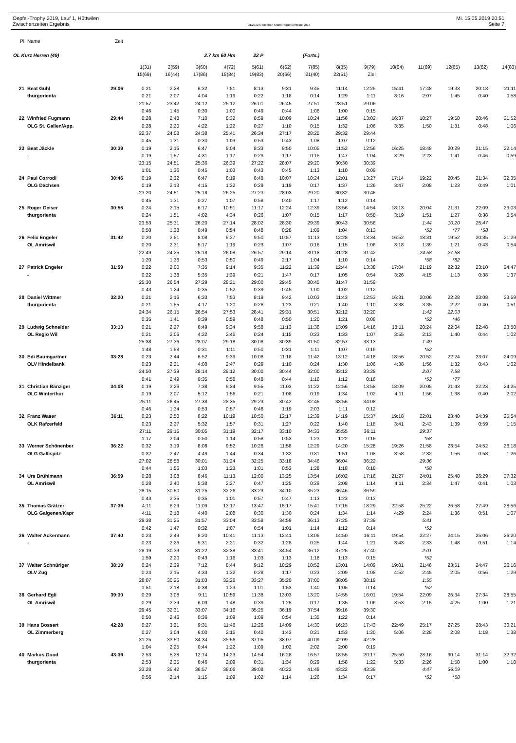Oepfel-Trophy 2019, Lauf 1, Hüttwilen Mi. 15.05.2019 20:51
Zwischenzeiten Ergebnis OE2010 © Stephan Krämer SportSoftware 2017 Seite 7
| Pl | Name | Zeit | | | | | | | | | | | | | | |
| --- | --- | --- | --- | --- | --- | --- | --- | --- | --- | --- | --- | --- | --- | --- | --- | --- |
| OL Kurz Herren (49) | | | | | 2.7 km 60 Hm | | 22 P | (Forts.) | | | | | | | | |
| | | | 1(31) | 2(59) | 3(60) | 4(72) | 5(61) | 6(62) | 7(85) | 8(35) | 9(79) | 10(64) | 11(69) | 12(65) | 13(82) | 14(83) |
| | | | 15(69) | 16(44) | 17(86) | 18(84) | 19(83) | 20(66) | 21(40) | 22(51) | Ziel | | | | | |
| 21 | Beat Guhl | 29:06 | 0:21 | 2:28 | 6:32 | 7:51 | 8:13 | 9:31 | 9:45 | 11:14 | 12:25 | 15:41 | 17:48 | 19:33 | 20:13 | 21:11 |
| | thurgorienta | | 0:21 | 2:07 | 4:04 | 1:19 | 0:22 | 1:18 | 0:14 | 1:29 | 1:11 | 3:16 | 2:07 | 1:45 | 0:40 | 0:58 |
| | | | 21:57 | 23:42 | 24:12 | 25:12 | 26:01 | 26:45 | 27:51 | 28:51 | 29:06 | | | | | |
| | | | 0:46 | 1:45 | 0:30 | 1:00 | 0:49 | 0:44 | 1:06 | 1:00 | 0:15 | | | | | |
| 22 | Winfried Fugmann | 29:44 | 0:28 | 2:48 | 7:10 | 8:32 | 8:59 | 10:09 | 10:24 | 11:56 | 13:02 | 16:37 | 18:27 | 19:58 | 20:46 | 21:52 |
| | OLG St. Gallen/App. | | 0:28 | 2:20 | 4:22 | 1:22 | 0:27 | 1:10 | 0:15 | 1:32 | 1:06 | 3:35 | 1:50 | 1:31 | 0:48 | 1:06 |
| | | | 22:37 | 24:08 | 24:38 | 25:41 | 26:34 | 27:17 | 28:25 | 29:32 | 29:44 | | | | | |
| | | | 0:45 | 1:31 | 0:30 | 1:03 | 0:53 | 0:43 | 1:08 | 1:07 | 0:12 | | | | | |
| 23 | Beat Jäckle | 30:39 | 0:19 | 2:16 | 6:47 | 8:04 | 8:33 | 9:50 | 10:05 | 11:52 | 12:56 | 16:25 | 18:48 | 20:29 | 21:15 | 22:14 |
| | - | | 0:19 | 1:57 | 4:31 | 1:17 | 0:29 | 1:17 | 0:15 | 1:47 | 1:04 | 3:29 | 2:23 | 1:41 | 0:46 | 0:59 |
| | | | 23:15 | 24:51 | 25:36 | 26:39 | 27:22 | 28:07 | 29:20 | 30:30 | 30:39 | | | | | |
| | | | 1:01 | 1:36 | 0:45 | 1:03 | 0:43 | 0:45 | 1:13 | 1:10 | 0:09 | | | | | |
| 24 | Paul Corrodi | 30:46 | 0:19 | 2:32 | 6:47 | 8:19 | 8:48 | 10:07 | 10:24 | 12:01 | 13:27 | 17:14 | 19:22 | 20:45 | 21:34 | 22:35 |
| | OLG Dachsen | | 0:19 | 2:13 | 4:15 | 1:32 | 0:29 | 1:19 | 0:17 | 1:37 | 1:26 | 3:47 | 2:08 | 1:23 | 0:49 | 1:01 |
| | | | 23:20 | 24:51 | 25:18 | 26:25 | 27:23 | 28:03 | 29:20 | 30:32 | 30:46 | | | | | |
| | | | 0:45 | 1:31 | 0:27 | 1:07 | 0:58 | 0:40 | 1:17 | 1:12 | 0:14 | | | | | |
| 25 | Roger Geiser | 30:56 | 0:24 | 2:15 | 6:17 | 10:51 | 11:17 | 12:24 | 12:39 | 13:56 | 14:54 | 18:13 | 20:04 | 21:31 | 22:09 | 23:03 |
| | thurgorienta | | 0:24 | 1:51 | 4:02 | 4:34 | 0:26 | 1:07 | 0:15 | 1:17 | 0:58 | 3:19 | 1:51 | 1:27 | 0:38 | 0:54 |
| | | | 23:53 | 25:31 | 26:20 | 27:14 | 28:02 | 28:30 | 29:39 | 30:43 | 30:56 | | 1:44 | 10:20 | 25:47 | |
| | | | 0:50 | 1:38 | 0:49 | 0:54 | 0:48 | 0:28 | 1:09 | 1:04 | 0:13 | | *52 | *77 | *58 | |
| 26 | Felix Engeler | 31:42 | 0:20 | 2:51 | 8:08 | 9:27 | 9:50 | 10:57 | 11:13 | 12:28 | 13:34 | 16:52 | 18:31 | 19:52 | 20:35 | 21:29 |
| | OL Amriswil | | 0:20 | 2:31 | 5:17 | 1:19 | 0:23 | 1:07 | 0:16 | 1:15 | 1:06 | 3:18 | 1:39 | 1:21 | 0:43 | 0:54 |
| | | | 22:49 | 24:25 | 25:18 | 26:08 | 26:57 | 29:14 | 30:18 | 31:28 | 31:42 | | 24:58 | 27:58 | | |
| | | | 1:20 | 1:36 | 0:53 | 0:50 | 0:49 | 2:17 | 1:04 | 1:10 | 0:14 | | *58 | *82 | | |
| 27 | Patrick Engeler | 31:59 | 0:22 | 2:00 | 7:35 | 9:14 | 9:35 | 11:22 | 11:39 | 12:44 | 13:38 | 17:04 | 21:19 | 22:32 | 23:10 | 24:47 |
| | - | | 0:22 | 1:38 | 5:35 | 1:39 | 0:21 | 1:47 | 0:17 | 1:05 | 0:54 | 3:26 | 4:15 | 1:13 | 0:38 | 1:37 |
| | | | 25:30 | 26:54 | 27:29 | 28:21 | 29:00 | 29:45 | 30:45 | 31:47 | 31:59 | | | | | |
| | | | 0:43 | 1:24 | 0:35 | 0:52 | 0:39 | 0:45 | 1:00 | 1:02 | 0:12 | | | | | |
| 28 | Daniel Wittmer | 32:20 | 0:21 | 2:16 | 6:33 | 7:53 | 8:19 | 9:42 | 10:03 | 11:43 | 12:53 | 16:31 | 20:06 | 22:28 | 23:08 | 23:59 |
| | thurgorienta | | 0:21 | 1:55 | 4:17 | 1:20 | 0:26 | 1:23 | 0:21 | 1:40 | 1:10 | 3:38 | 3:35 | 2:22 | 0:40 | 0:51 |
| | | | 24:34 | 26:15 | 26:54 | 27:53 | 28:41 | 29:31 | 30:51 | 32:12 | 32:20 | | 1:42 | 22:03 | | |
| | | | 0:35 | 1:41 | 0:39 | 0:59 | 0:48 | 0:50 | 1:20 | 1:21 | 0:08 | | *52 | *46 | | |
| 29 | Ludwig Schneider | 33:13 | 0:21 | 2:27 | 6:49 | 9:34 | 9:58 | 11:13 | 11:36 | 13:09 | 14:16 | 18:11 | 20:24 | 22:04 | 22:48 | 23:50 |
| | OL Regio Wil | | 0:21 | 2:06 | 4:22 | 2:45 | 0:24 | 1:15 | 0:23 | 1:33 | 1:07 | 3:55 | 2:13 | 1:40 | 0:44 | 1:02 |
| | | | 25:38 | 27:36 | 28:07 | 29:18 | 30:08 | 30:39 | 31:50 | 32:57 | 33:13 | | 1:49 | | | |
| | | | 1:48 | 1:58 | 0:31 | 1:11 | 0:50 | 0:31 | 1:11 | 1:07 | 0:16 | | *52 | | | |
| 30 | Edi Baumgartner | 33:28 | 0:23 | 2:44 | 6:52 | 9:39 | 10:08 | 11:18 | 11:42 | 13:12 | 14:18 | 18:56 | 20:52 | 22:24 | 23:07 | 24:09 |
| | OLV Hindelbank | | 0:23 | 2:21 | 4:08 | 2:47 | 0:29 | 1:10 | 0:24 | 1:30 | 1:06 | 4:38 | 1:56 | 1:32 | 0:43 | 1:02 |
| | | | 24:50 | 27:39 | 28:14 | 29:12 | 30:00 | 30:44 | 32:00 | 33:12 | 33:28 | | 2:07 | 7:58 | | |
| | | | 0:41 | 2:49 | 0:35 | 0:58 | 0:48 | 0:44 | 1:16 | 1:12 | 0:16 | | *52 | *77 | | |
| 31 | Christian Bänziger | 34:08 | 0:19 | 2:26 | 7:38 | 9:34 | 9:55 | 11:03 | 11:22 | 12:56 | 13:58 | 18:09 | 20:05 | 21:43 | 22:23 | 24:25 |
| | OLC Winterthur | | 0:19 | 2:07 | 5:12 | 1:56 | 0:21 | 1:08 | 0:19 | 1:34 | 1:02 | 4:11 | 1:56 | 1:38 | 0:40 | 2:02 |
| | | | 25:11 | 26:45 | 27:38 | 28:35 | 29:23 | 30:42 | 32:45 | 33:56 | 34:08 | | | | | |
| | | | 0:46 | 1:34 | 0:53 | 0:57 | 0:48 | 1:19 | 2:03 | 1:11 | 0:12 | | | | | |
| 32 | Franz Waser | 36:11 | 0:23 | 2:50 | 8:22 | 10:19 | 10:50 | 12:17 | 12:39 | 14:19 | 15:37 | 19:18 | 22:01 | 23:40 | 24:39 | 25:54 |
| | OLK Rafzerfeld | | 0:23 | 2:27 | 5:32 | 1:57 | 0:31 | 1:27 | 0:22 | 1:40 | 1:18 | 3:41 | 2:43 | 1:39 | 0:59 | 1:15 |
| | | | 27:11 | 29:15 | 30:05 | 31:19 | 32:17 | 33:10 | 34:33 | 35:55 | 36:11 | | 29:37 | | | |
| | | | 1:17 | 2:04 | 0:50 | 1:14 | 0:58 | 0:53 | 1:23 | 1:22 | 0:16 | | *58 | | | |
| 33 | Werner Schönenber | 36:22 | 0:32 | 3:19 | 8:08 | 9:52 | 10:26 | 11:58 | 12:29 | 14:20 | 15:28 | 19:26 | 21:58 | 23:54 | 24:52 | 26:18 |
| | OLG Gallispitz | | 0:32 | 2:47 | 4:49 | 1:44 | 0:34 | 1:32 | 0:31 | 1:51 | 1:08 | 3:58 | 2:32 | 1:56 | 0:58 | 1:26 |
| | | | 27:02 | 28:58 | 30:01 | 31:24 | 32:25 | 33:18 | 34:46 | 36:04 | 36:22 | | 29:36 | | | |
| | | | 0:44 | 1:56 | 1:03 | 1:23 | 1:01 | 0:53 | 1:28 | 1:18 | 0:18 | | *58 | | | |
| 34 | Urs Brühlmann | 36:59 | 0:28 | 3:08 | 8:46 | 11:13 | 12:00 | 13:25 | 13:54 | 16:02 | 17:16 | 21:27 | 24:01 | 25:48 | 26:29 | 27:32 |
| | OL Amriswil | | 0:28 | 2:40 | 5:38 | 2:27 | 0:47 | 1:25 | 0:29 | 2:08 | 1:14 | 4:11 | 2:34 | 1:47 | 0:41 | 1:03 |
| | | | 28:15 | 30:50 | 31:25 | 32:26 | 33:23 | 34:10 | 35:23 | 36:46 | 36:59 | | | | | |
| | | | 0:43 | 2:35 | 0:35 | 1:01 | 0:57 | 0:47 | 1:13 | 1:23 | 0:13 | | | | | |
| 35 | Thomas Grätzer | 37:39 | 4:11 | 6:29 | 11:09 | 13:17 | 13:47 | 15:17 | 15:41 | 17:15 | 18:29 | 22:58 | 25:22 | 26:58 | 27:49 | 28:56 |
| | OLG Galgenen/Kapr | | 4:11 | 2:18 | 4:40 | 2:08 | 0:30 | 1:30 | 0:24 | 1:34 | 1:14 | 4:29 | 2:24 | 1:36 | 0:51 | 1:07 |
| | | | 29:38 | 31:25 | 31:57 | 33:04 | 33:58 | 34:59 | 36:13 | 37:25 | 37:39 | | 5:41 | | | |
| | | | 0:42 | 1:47 | 0:32 | 1:07 | 0:54 | 1:01 | 1:14 | 1:12 | 0:14 | | *52 | | | |
| 36 | Walter Ackermann | 37:40 | 0:23 | 2:49 | 8:20 | 10:41 | 11:13 | 12:41 | 13:06 | 14:50 | 16:11 | 19:54 | 22:27 | 24:15 | 25:06 | 26:20 |
| | - | | 0:23 | 2:26 | 5:31 | 2:21 | 0:32 | 1:28 | 0:25 | 1:44 | 1:21 | 3:43 | 2:33 | 1:48 | 0:51 | 1:14 |
| | | | 28:19 | 30:39 | 31:22 | 32:38 | 33:41 | 34:54 | 36:12 | 37:25 | 37:40 | | 2:01 | | | |
| | | | 1:59 | 2:20 | 0:43 | 1:16 | 1:03 | 1:13 | 1:18 | 1:13 | 0:15 | | *52 | | | |
| 37 | Walter Schnüriger | 38:19 | 0:24 | 2:39 | 7:12 | 8:44 | 9:12 | 10:29 | 10:52 | 13:01 | 14:09 | 19:01 | 21:46 | 23:51 | 24:47 | 26:16 |
| | OLV Zug | | 0:24 | 2:15 | 4:33 | 1:32 | 0:28 | 1:17 | 0:23 | 2:09 | 1:08 | 4:52 | 2:45 | 2:05 | 0:56 | 1:29 |
| | | | 28:07 | 30:25 | 31:03 | 32:26 | 33:27 | 35:20 | 37:00 | 38:05 | 38:19 | | 1:55 | | | |
| | | | 1:51 | 2:18 | 0:38 | 1:23 | 1:01 | 1:53 | 1:40 | 1:05 | 0:14 | | *52 | | | |
| 38 | Gerhard Egli | 39:30 | 0:29 | 3:08 | 9:11 | 10:59 | 11:38 | 13:03 | 13:20 | 14:55 | 16:01 | 19:54 | 22:09 | 26:34 | 27:34 | 28:55 |
| | OL Amriswil | | 0:29 | 2:39 | 6:03 | 1:48 | 0:39 | 1:25 | 0:17 | 1:35 | 1:06 | 3:53 | 2:15 | 4:25 | 1:00 | 1:21 |
| | | | 29:45 | 32:31 | 33:07 | 34:16 | 35:25 | 36:19 | 37:54 | 39:16 | 39:30 | | | | | |
| | | | 0:50 | 2:46 | 0:36 | 1:09 | 1:09 | 0:54 | 1:35 | 1:22 | 0:14 | | | | | |
| 39 | Hans Bossert | 42:28 | 0:27 | 3:31 | 9:31 | 11:46 | 12:26 | 14:09 | 14:30 | 16:23 | 17:43 | 22:49 | 25:17 | 27:25 | 28:43 | 30:21 |
| | OL Zimmerberg | | 0:27 | 3:04 | 6:00 | 2:15 | 0:40 | 1:43 | 0:21 | 1:53 | 1:20 | 5:06 | 2:28 | 2:08 | 1:18 | 1:38 |
| | | | 31:25 | 33:50 | 34:34 | 35:56 | 37:05 | 38:07 | 40:09 | 42:09 | 42:28 | | | | | |
| | | | 1:04 | 2:25 | 0:44 | 1:22 | 1:09 | 1:02 | 2:02 | 2:00 | 0:19 | | | | | |
| 40 | Markus Good | 43:39 | 2:53 | 5:28 | 12:14 | 14:23 | 14:54 | 16:28 | 16:57 | 18:55 | 20:17 | 25:50 | 28:16 | 30:14 | 31:14 | 32:32 |
| | thurgorienta | | 2:53 | 2:35 | 6:46 | 2:09 | 0:31 | 1:34 | 0:29 | 1:58 | 1:22 | 5:33 | 2:26 | 1:58 | 1:00 | 1:18 |
| | | | 33:28 | 35:42 | 36:57 | 38:06 | 39:08 | 40:22 | 41:48 | 43:22 | 43:39 | | 4:47 | 36:09 | | |
| | | | 0:56 | 2:14 | 1:15 | 1:09 | 1:02 | 1:14 | 1:26 | 1:34 | 0:17 | | *52 | *58 | | |